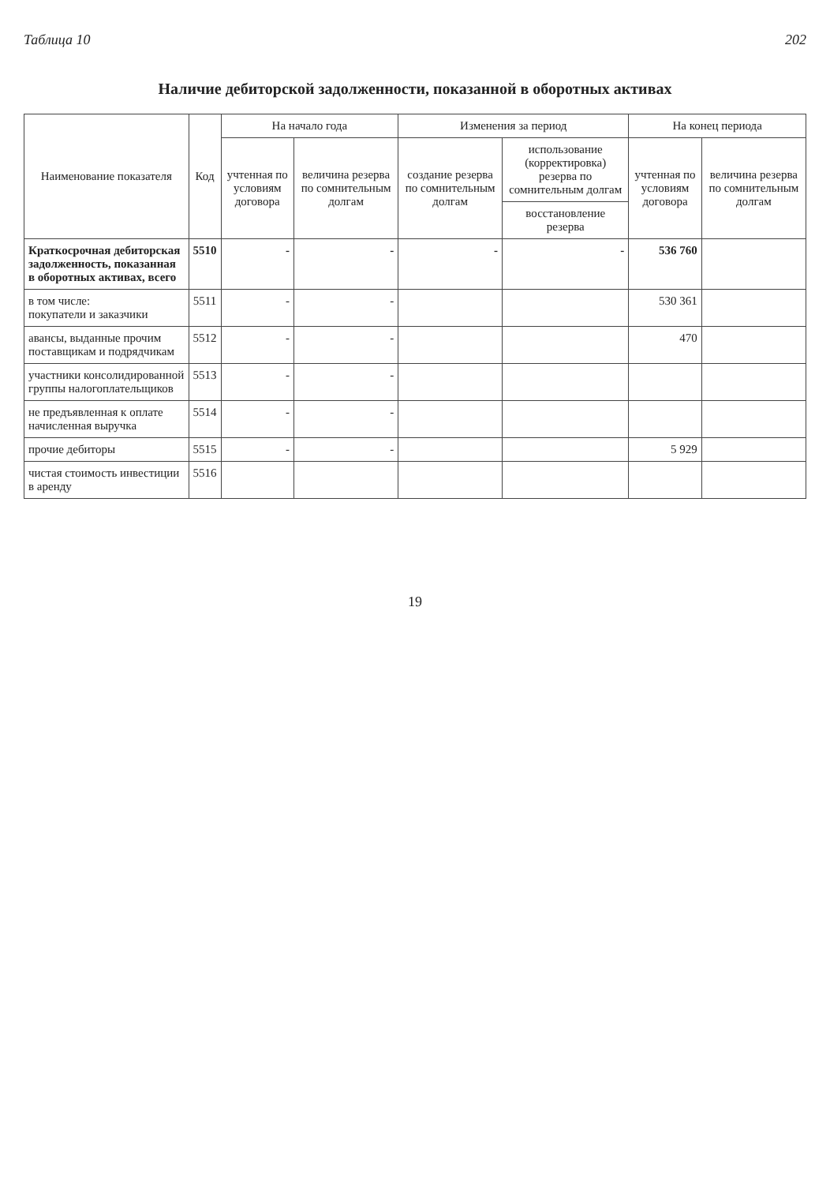Таблица 10 202
Наличие дебиторской задолженности, показанной в оборотных активах
| Наименование показателя | Код | На начало года | | Изменения за период | | На конец периода | |
| --- | --- | --- | --- | --- | --- | --- | --- |
| | | учтенная по условиям договора | величина резерва по сомнительным долгам | создание резерва по сомнительным долгам | использование (корректировка) резерва по сомнительным долгам | учтенная по условиям договора | величина резерва по сомнительным долгам |
| | | | | | восстановление резерва | | |
| Краткосрочная дебиторская задолженность, показанная в оборотных активах, всего | 5510 | - | - | - | - | 536 760 | |
| в том числе: покупатели и заказчики | 5511 | - | - | | | 530 361 | |
| авансы, выданные прочим поставщикам и подрядчикам | 5512 | - | - | | | 470 | |
| участники консолидированной группы налогоплательщиков | 5513 | - | - | | | | |
| не предъявленная к оплате начисленная выручка | 5514 | - | - | | | | |
| прочие дебиторы | 5515 | - | - | | | 5 929 | |
| чистая стоимость инвестиции в аренду | 5516 | | | | | | |
19